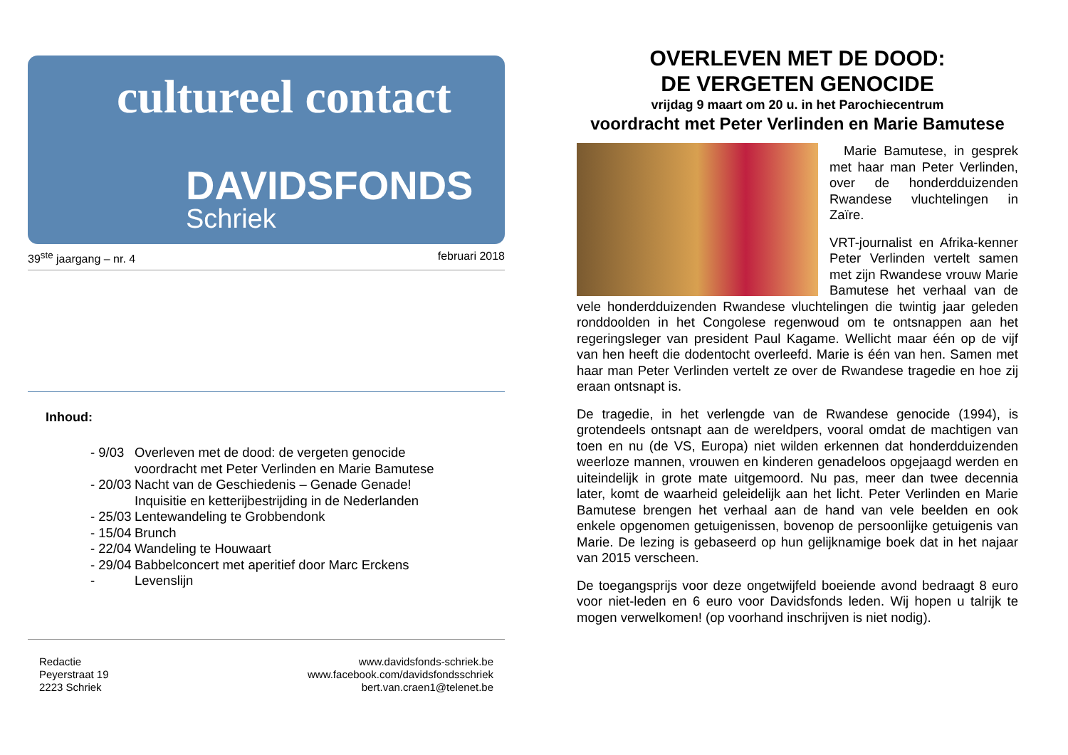cultureel contact
DAVIDSFONDS
Schriek
39<sup>ste</sup> jaargang – nr. 4 februari 2018
Inhoud:
- 9/03 Overleven met de dood: de vergeten genocide
voordracht met Peter Verlinden en Marie Bamutese
- 20/03 Nacht van de Geschiedenis – Genade Genade!
Inquisitie en ketterijbestrijding in de Nederlanden
- 25/03 Lentewandeling te Grobbendonk
- 15/04 Brunch
- 22/04 Wandeling te Houwaart
- 29/04 Babbelconcert met aperitief door Marc Erckens
- Levenslijn
Redactie
Peyerstraat 19
2223 Schriek
www.davidsfonds-schriek.be
www.facebook.com/davidsfondsschriek
bert.van.craen1@telenet.be
OVERLEVEN MET DE DOOD:
DE VERGETEN GENOCIDE
vrijdag 9 maart om 20 u. in het Parochiecentrum
voordracht met Peter Verlinden en Marie Bamutese
Marie Bamutese, in gesprek met haar man Peter Verlinden, over de honderdduizenden Rwandese vluchtelingen in Zaïre.
VRT-journalist en Afrika-kenner Peter Verlinden vertelt samen met zijn Rwandese vrouw Marie Bamutese het verhaal van de vele honderdduizenden Rwandese vluchtelingen die twintig jaar geleden ronddoolden in het Congolese regenwoud om te ontsnappen aan het regeringsleger van president Paul Kagame. Wellicht maar één op de vijf van hen heeft die dodentocht overleefd. Marie is één van hen. Samen met haar man Peter Verlinden vertelt ze over de Rwandese tragedie en hoe zij eraan ontsnapt is.
De tragedie, in het verlengde van de Rwandese genocide (1994), is grotendeels ontsnapt aan de wereldpers, vooral omdat de machtigen van toen en nu (de VS, Europa) niet wilden erkennen dat honderdduizenden weerloze mannen, vrouwen en kinderen genadeloos opgejaagd werden en uiteindelijk in grote mate uitgemoord. Nu pas, meer dan twee decennia later, komt de waarheid geleidelijk aan het licht. Peter Verlinden en Marie Bamutese brengen het verhaal aan de hand van vele beelden en ook enkele opgenomen getuigenissen, bovenop de persoonlijke getuigenis van Marie. De lezing is gebaseerd op hun gelijknamige boek dat in het najaar van 2015 verscheen.
De toegangsprijs voor deze ongetwijfeld boeiende avond bedraagt 8 euro voor niet-leden en 6 euro voor Davidsfonds leden. Wij hopen u talrijk te mogen verwelkomen! (op voorhand inschrijven is niet nodig).